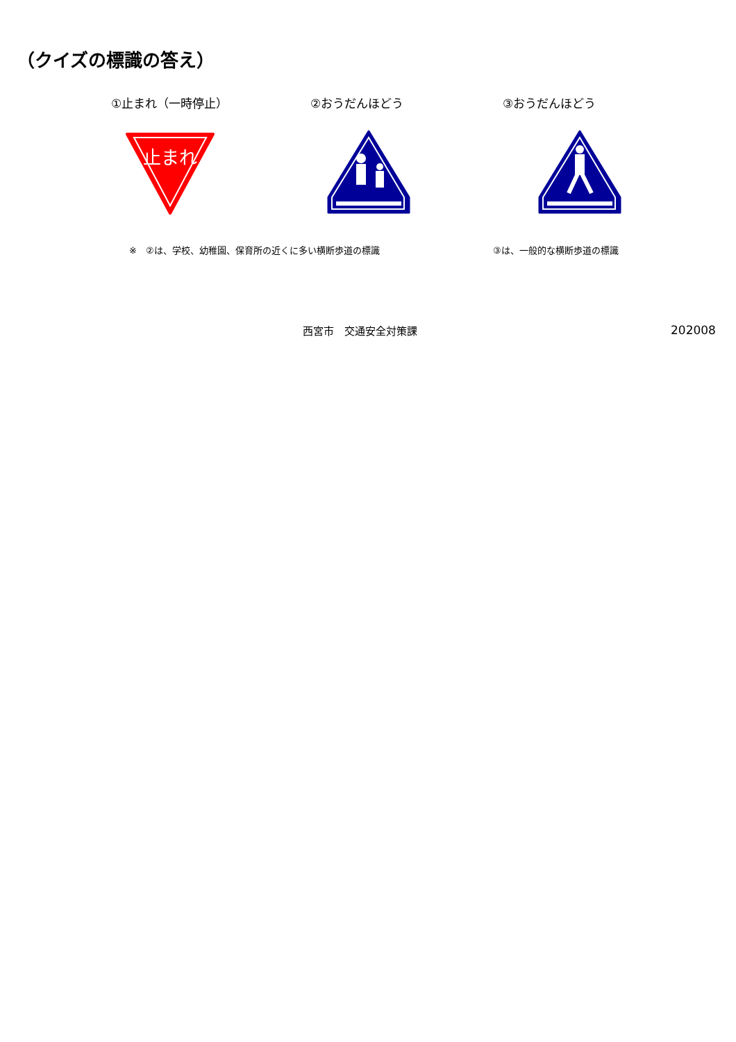（クイズの標識の答え）
①止まれ（一時停止） ②おうだんほどう ③おうだんほどう
止まれ
※　②は、学校、幼稚園、保育所の近くに多い横断歩道の標識
③は、一般的な横断歩道の標識
西宮市　交通安全対策課 202008